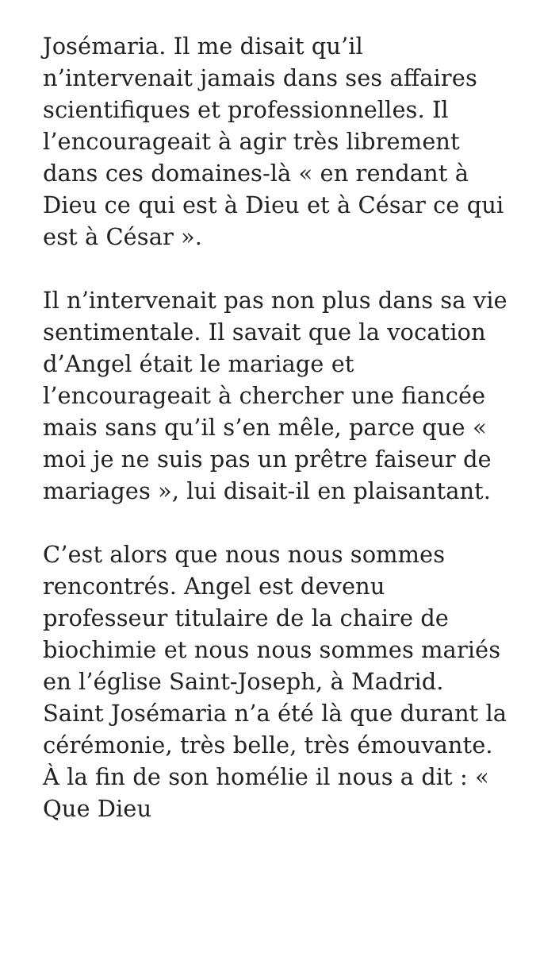Josémaria. Il me disait qu’il n’intervenait jamais dans ses affaires scientifiques et professionnelles. Il l’encourageait à agir très librement dans ces domaines-là « en rendant à Dieu ce qui est à Dieu et à César ce qui est à César ».
Il n’intervenait pas non plus dans sa vie sentimentale. Il savait que la vocation d’Angel était le mariage et l’encourageait à chercher une fiancée mais sans qu’il s’en mêle, parce que « moi je ne suis pas un prêtre faiseur de mariages », lui disait-il en plaisantant.
C’est alors que nous nous sommes rencontrés. Angel est devenu professeur titulaire de la chaire de biochimie et nous nous sommes mariés en l’église Saint-Joseph, à Madrid. Saint Josémaria n’a été là que durant la cérémonie, très belle, très émouvante. À la fin de son homélie il nous a dit : « Que Dieu